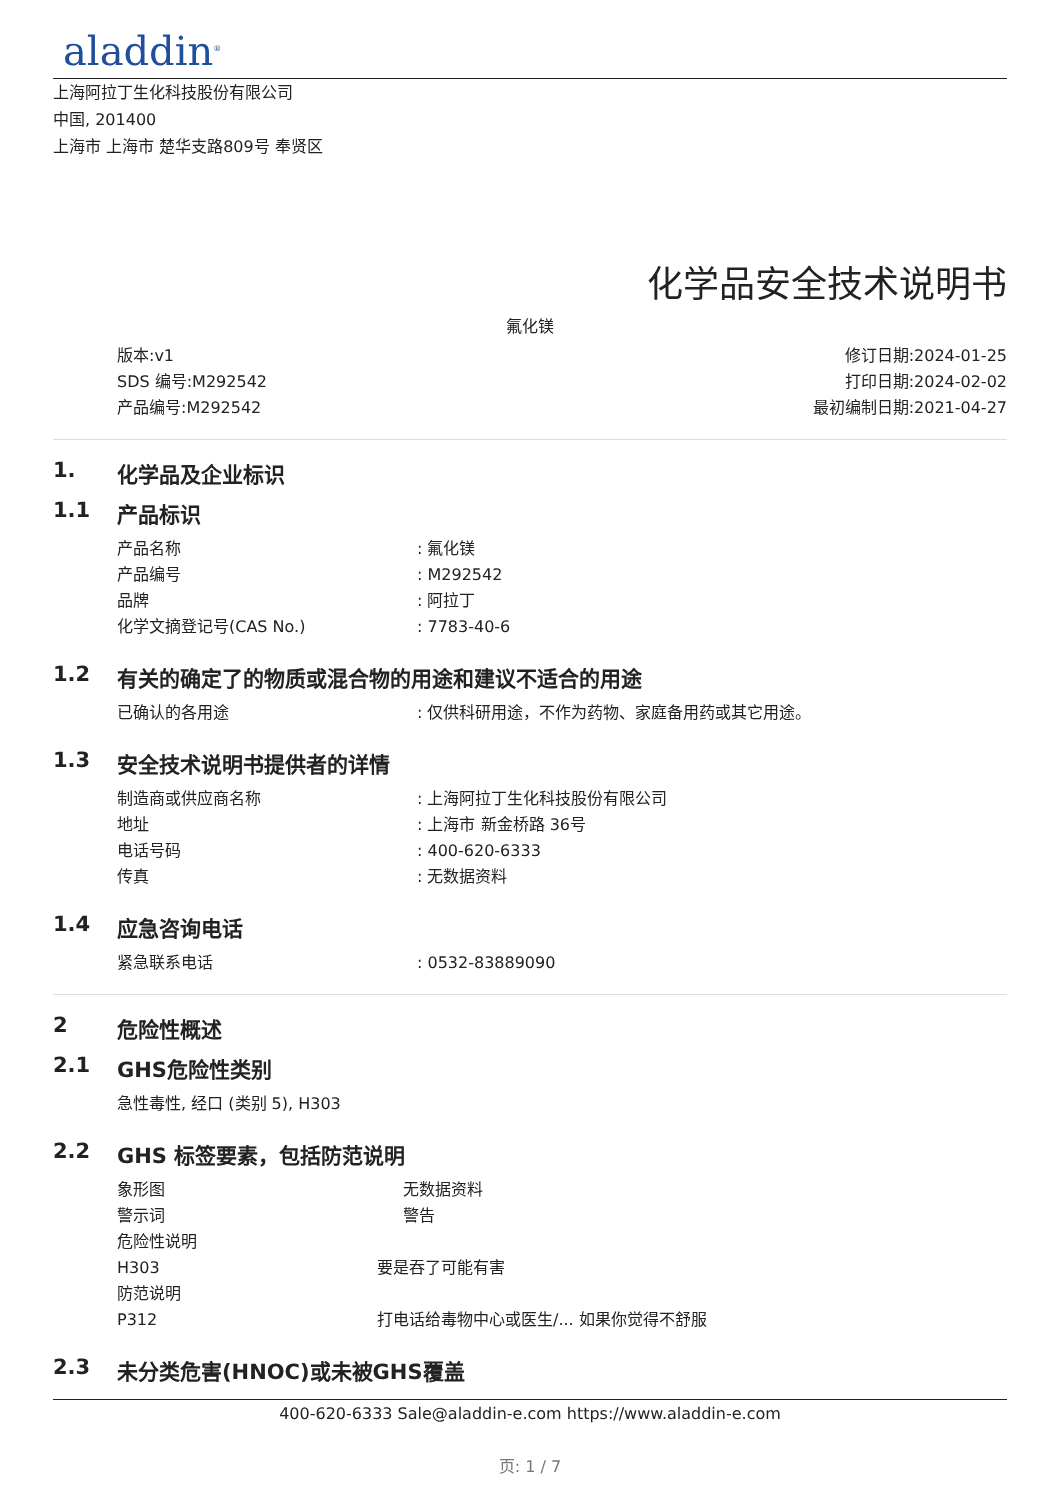aladdin<sup>®</sup>
上海阿拉丁生化科技股份有限公司
中国, 201400
上海市 上海市 楚华支路809号 奉贤区
化学品安全技术说明书
氟化镁
版本:v1
SDS 编号:M292542
产品编号:M292542
修订日期:2024-01-25
打印日期:2024-02-02
最初编制日期:2021-04-27
1. 化学品及企业标识
1.1 产品标识
产品名称: 氟化镁
产品编号: M292542
品牌: 阿拉丁
化学文摘登记号(CAS No.): 7783-40-6
1.2 有关的确定了的物质或混合物的用途和建议不适合的用途
已确认的各用途: 仅供科研用途，不作为药物、家庭备用药或其它用途。
1.3 安全技术说明书提供者的详情
制造商或供应商名称: 上海阿拉丁生化科技股份有限公司
地址: 上海市 新金桥路 36号
电话号码: 400-620-6333
传真: 无数据资料
1.4 应急咨询电话
紧急联系电话: 0532-83889090
2 危险性概述
2.1 GHS危险性类别
急性毒性, 经口 (类别 5), H303
2.2 GHS 标签要素，包括防范说明
象形图 无数据资料
警示词 警告
危险性说明
H303 要是吞了可能有害
防范说明
P312 打电话给毒物中心或医生/... 如果你觉得不舒服
2.3 未分类危害(HNOC)或未被GHS覆盖
400-620-6333 Sale@aladdin-e.com https://www.aladdin-e.com
页: 1 / 7